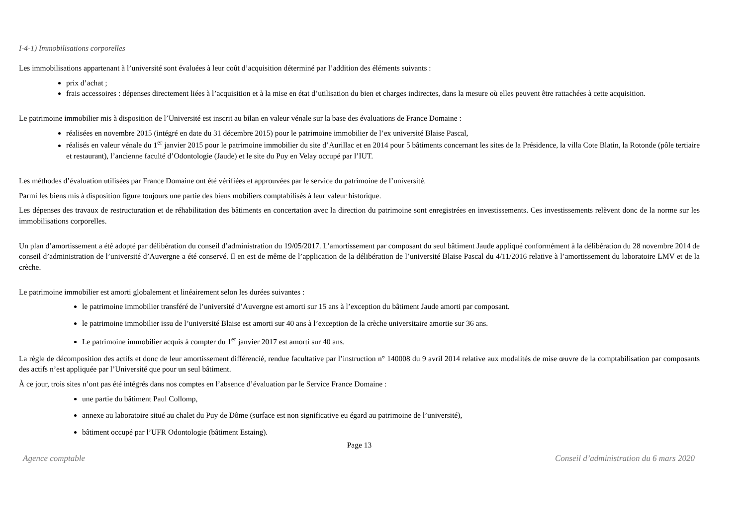I-4-1) Immobilisations corporelles
Les immobilisations appartenant à l’université sont évaluées à leur coût d’acquisition déterminé par l’addition des éléments suivants :
prix d’achat ;
frais accessoires : dépenses directement liées à l’acquisition et à la mise en état d’utilisation du bien et charges indirectes, dans la mesure où elles peuvent être rattachées à cette acquisition.
Le patrimoine immobilier mis à disposition de l’Université est inscrit au bilan en valeur vénale sur la base des évaluations de France Domaine :
réalisées en novembre 2015 (intégré en date du 31 décembre 2015) pour le patrimoine immobilier de l’ex université Blaise Pascal,
réalisés en valeur vénale du 1<sup>er</sup> janvier 2015 pour le patrimoine immobilier du site d’Aurillac et en 2014 pour 5 bâtiments concernant les sites de la Présidence, la villa Cote Blatin, la Rotonde (pôle tertiaire et restaurant), l’ancienne faculté d’Odontologie (Jaude) et le site du Puy en Velay occupé par l’IUT.
Les méthodes d’évaluation utilisées par France Domaine ont été vérifiées et approuvées par le service du patrimoine de l’université.
Parmi les biens mis à disposition figure toujours une partie des biens mobiliers comptabilisés à leur valeur historique.
Les dépenses des travaux de restructuration et de réhabilitation des bâtiments en concertation avec la direction du patrimoine sont enregistrées en investissements. Ces investissements relèvent donc de la norme sur les immobilisations corporelles.
Un plan d’amortissement a été adopté par délibération du conseil d’administration du 19/05/2017. L’amortissement par composant du seul bâtiment Jaude appliqué conformément à la délibération du 28 novembre 2014 de conseil d’administration de l’université d’Auvergne a été conservé. Il en est de même de l’application de la délibération de l’université Blaise Pascal du 4/11/2016 relative à l’amortissement du laboratoire LMV et de la crèche.
Le patrimoine immobilier est amorti globalement et linéairement selon les durées suivantes :
le patrimoine immobilier transféré de l’université d’Auvergne est amorti sur 15 ans à l’exception du bâtiment Jaude amorti par composant.
le patrimoine immobilier issu de l’université Blaise est amorti sur 40 ans à l’exception de la crèche universitaire amortie sur 36 ans.
Le patrimoine immobilier acquis à compter du 1<sup>er</sup> janvier 2017 est amorti sur 40 ans.
La règle de décomposition des actifs et donc de leur amortissement différencié, rendue facultative par l’instruction n° 140008 du 9 avril 2014 relative aux modalités de mise œuvre de la comptabilisation par composants des actifs n’est appliquée par l’Université que pour un seul bâtiment.
À ce jour, trois sites n’ont pas été intégrés dans nos comptes en l’absence d’évaluation par le Service France Domaine :
une partie du bâtiment Paul Collomp,
annexe au laboratoire situé au chalet du Puy de Dôme (surface est non significative eu égard au patrimoine de l’université),
bâtiment occupé par l’UFR Odontologie (bâtiment Estaing).
Page 13
Agence comptable Conseil d’administration du 6 mars 2020